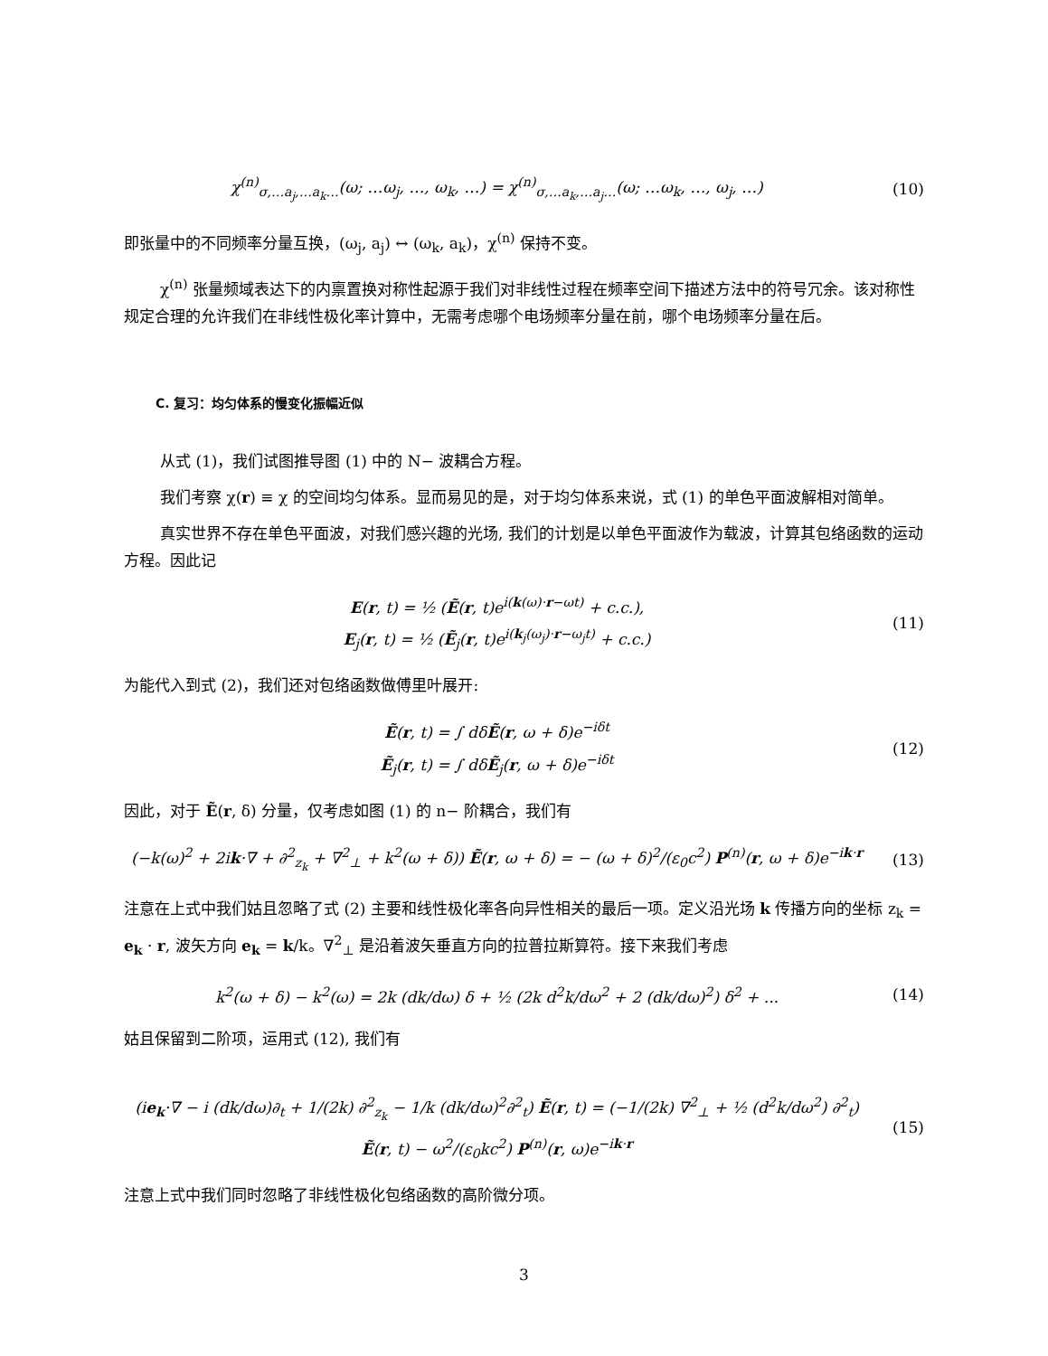χ<sup>(n)</sup><sub>σ,…a<sub>j</sub>,…a<sub>k</sub>…</sub>(ω; …ω<sub>j</sub>, …, ω<sub>k</sub>, …) = χ<sup>(n)</sup><sub>σ,…a<sub>k</sub>,…a<sub>j</sub>…</sub>(ω; …ω<sub>k</sub>, …, ω<sub>j</sub>, …)
(10)
即张量中的不同频率分量互换，(ω<sub>j</sub>, a<sub>j</sub>) ↔ (ω<sub>k</sub>, a<sub>k</sub>)，χ<sup>(n)</sup> 保持不变。
χ<sup>(n)</sup> 张量频域表达下的内禀置换对称性起源于我们对非线性过程在频率空间下描述方法中的符号冗余。该对称性规定合理的允许我们在非线性极化率计算中，无需考虑哪个电场频率分量在前，哪个电场频率分量在后。
C. 复习：均匀体系的慢变化振幅近似
从式 (1)，我们试图推导图 (1) 中的 N− 波耦合方程。
我们考察 χ(r) ≡ χ 的空间均匀体系。显而易见的是，对于均匀体系来说，式 (1) 的单色平面波解相对简单。
真实世界不存在单色平面波，对我们感兴趣的光场, 我们的计划是以单色平面波作为载波，计算其包络函数的运动方程。因此记
E(r, t) = ½ (Ẽ(r, t)e<sup>i(k(ω)·r−ωt)</sup> + c.c.),
E<sub>j</sub>(r, t) = ½ (Ẽ<sub>j</sub>(r, t)e<sup>i(k<sub>j</sub>(ω<sub>j</sub>)·r−ω<sub>j</sub>t)</sup> + c.c.)
(11)
为能代入到式 (2)，我们还对包络函数做傅里叶展开:
Ẽ(r, t) = ∫ dδẼ(r, ω + δ)e<sup>−iδt</sup>
Ẽ<sub>j</sub>(r, t) = ∫ dδẼ<sub>j</sub>(r, ω + δ)e<sup>−iδt</sup>
(12)
因此，对于 Ẽ(r, δ) 分量，仅考虑如图 (1) 的 n− 阶耦合，我们有
(−k(ω)<sup>2</sup> + 2ik·∇ + ∂<sup>2</sup><sub>z<sub>k</sub></sub> + ∇<sup>2</sup><sub>⊥</sub> + k<sup>2</sup>(ω + δ)) Ẽ(r, ω + δ) = − (ω + δ)<sup>2</sup>/(ε<sub>0</sub>c<sup>2</sup>) P<sup>(n)</sup>(r, ω + δ)e<sup>−ik·r</sup>
(13)
注意在上式中我们姑且忽略了式 (2) 主要和线性极化率各向异性相关的最后一项。定义沿光场 k 传播方向的坐标 z<sub>k</sub> = e<sub>k</sub> · r, 波矢方向 e<sub>k</sub> = k/k。∇<sup>2</sup><sub>⊥</sub> 是沿着波矢垂直方向的拉普拉斯算符。接下来我们考虑
k<sup>2</sup>(ω + δ) − k<sup>2</sup>(ω) = 2k (dk/dω) δ + ½ (2k d<sup>2</sup>k/dω<sup>2</sup> + 2 (dk/dω)<sup>2</sup>) δ<sup>2</sup> + ...
(14)
姑且保留到二阶项，运用式 (12), 我们有
(ie<sub>k</sub>·∇ − i (dk/dω)∂<sub>t</sub> + 1/(2k) ∂<sup>2</sup><sub>z<sub>k</sub></sub> − 1/k (dk/dω)<sup>2</sup>∂<sup>2</sup><sub>t</sub>) Ẽ(r, t) = (−1/(2k) ∇<sup>2</sup><sub>⊥</sub> + ½ (d<sup>2</sup>k/dω<sup>2</sup>) ∂<sup>2</sup><sub>t</sub>) Ẽ(r, t) − ω<sup>2</sup>/(ε<sub>0</sub>kc<sup>2</sup>) P<sup>(n)</sup>(r, ω)e<sup>−ik·r</sup>
(15)
注意上式中我们同时忽略了非线性极化包络函数的高阶微分项。
3